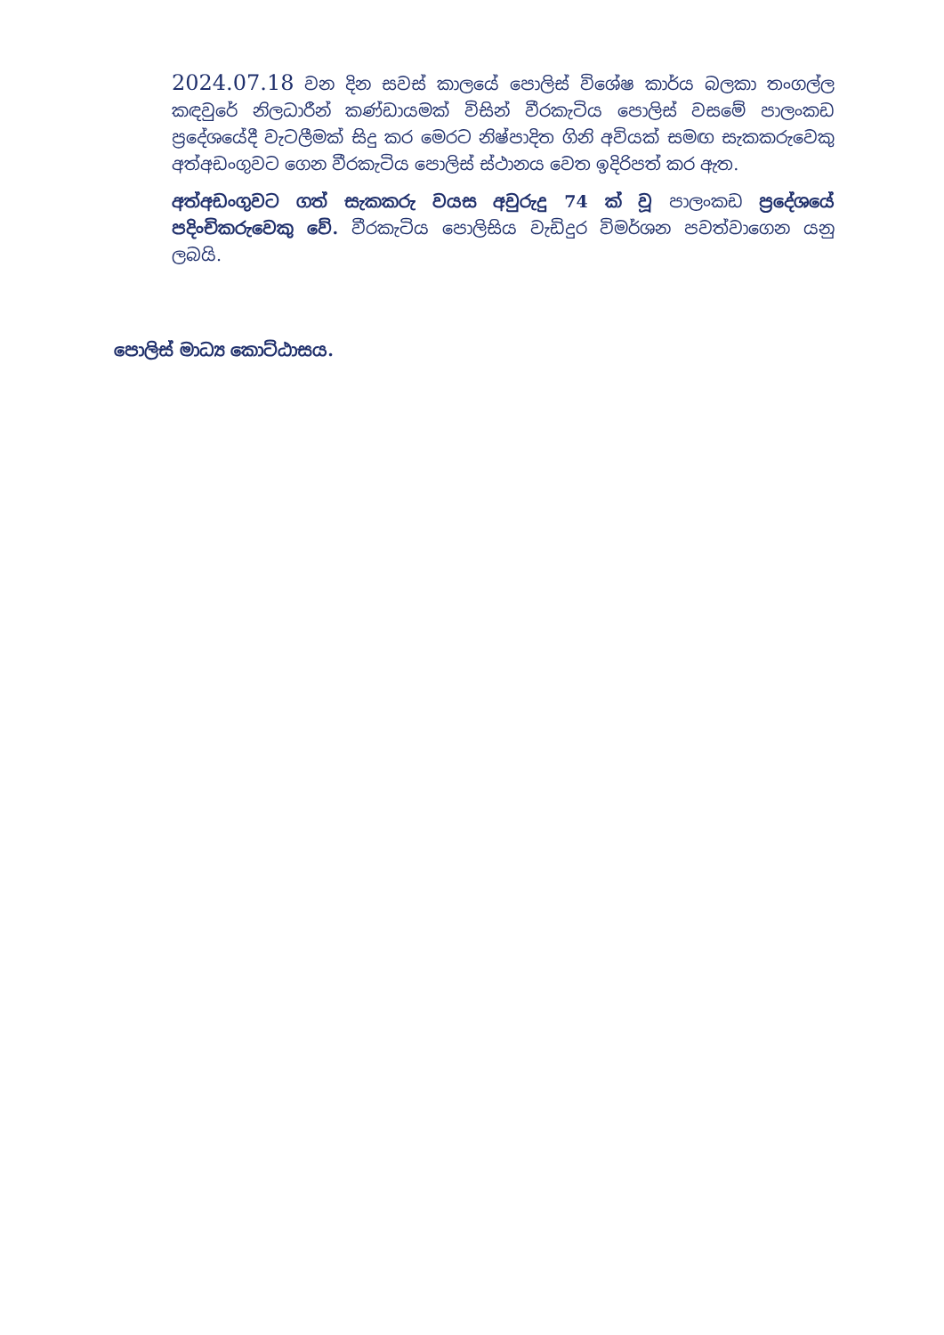2024.07.18 වන දින සවස් කාලයේ පොලිස් විශේෂ කාර්ය බලකා තංගල්ල කඳවුරේ නිලධාරීන් කණ්ඩායමක් විසින් වීරකැටිය පොලිස් වසමේ පාලංකඩ ප්‍රදේශයේදී වැටලීමක් සිදු කර මෙරට නිෂ්පාදිත ගිනි අවියක් සමඟ සැකකරුවෙකු අත්අඩංගුවට ගෙන වීරකැටිය පොලිස් ස්ථානය වෙත ඉදිරිපත් කර ඇත.
අත්අඩංගුවට ගත් සැකකරු වයස අවුරුදු 74 ක් වූ පාලංකඩ ප්‍රදේශයේ පදිංචිකරුවෙකු වේ. වීරකැටිය පොලිසිය වැඩිදුර විමර්ශන පවත්වාගෙන යනු ලබයි.
පොලිස් මාධ්‍ය කොට්ඨාසය.